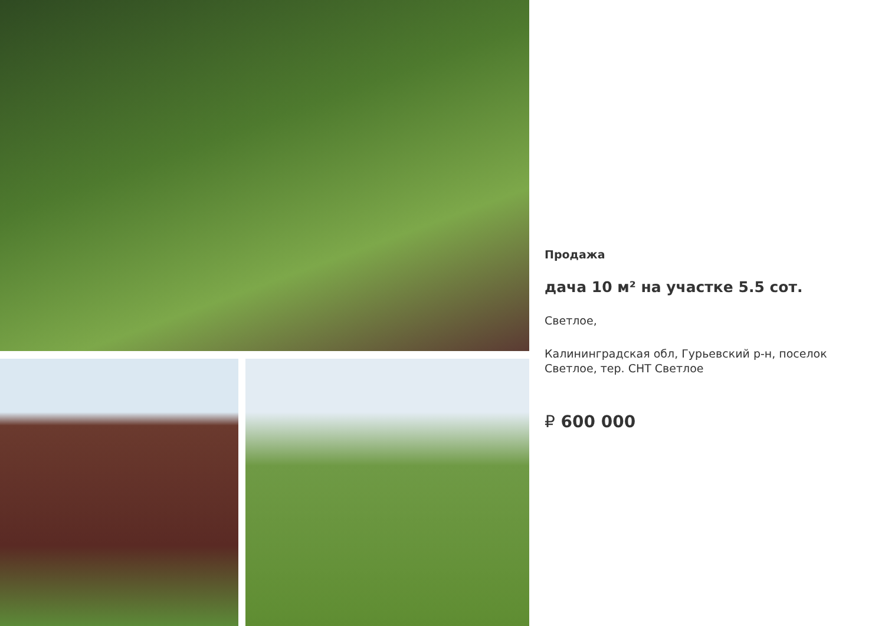Продажа
дача 10 м² на участке 5.5 сот.
Светлое,
Калининградская обл, Гурьевский р-н, поселок Светлое, тер. СНТ Светлое
₽ 600 000